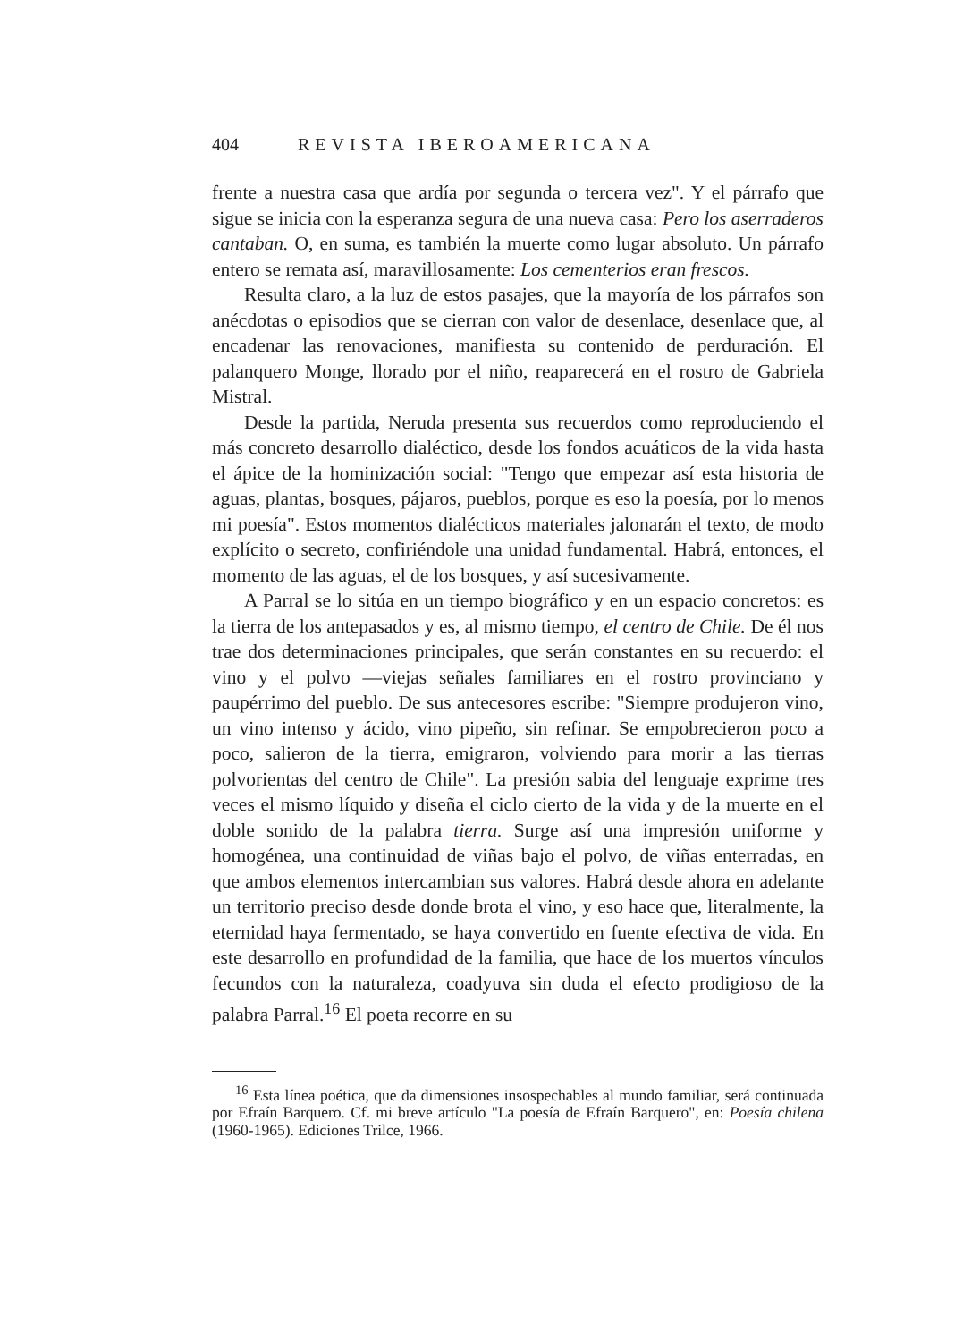404 REVISTA IBEROAMERICANA
frente a nuestra casa que ardía por segunda o tercera vez". Y el párrafo que sigue se inicia con la esperanza segura de una nueva casa: Pero los aserraderos cantaban. O, en suma, es también la muerte como lugar absoluto. Un párrafo entero se remata así, maravillosamente: Los cementerios eran frescos.
Resulta claro, a la luz de estos pasajes, que la mayoría de los párrafos son anécdotas o episodios que se cierran con valor de desenlace, desenlace que, al encadenar las renovaciones, manifiesta su contenido de perduración. El palanquero Monge, llorado por el niño, reaparecerá en el rostro de Gabriela Mistral.
Desde la partida, Neruda presenta sus recuerdos como reproduciendo el más concreto desarrollo dialéctico, desde los fondos acuáticos de la vida hasta el ápice de la hominización social: "Tengo que empezar así esta historia de aguas, plantas, bosques, pájaros, pueblos, porque es eso la poesía, por lo menos mi poesía". Estos momentos dialécticos materiales jalonarán el texto, de modo explícito o secreto, confiriéndole una unidad fundamental. Habrá, entonces, el momento de las aguas, el de los bosques, y así sucesivamente.
A Parral se lo sitúa en un tiempo biográfico y en un espacio concretos: es la tierra de los antepasados y es, al mismo tiempo, el centro de Chile. De él nos trae dos determinaciones principales, que serán constantes en su recuerdo: el vino y el polvo —viejas señales familiares en el rostro provinciano y paupérrimo del pueblo. De sus antecesores escribe: "Siempre produjeron vino, un vino intenso y ácido, vino pipeño, sin refinar. Se empobrecieron poco a poco, salieron de la tierra, emigraron, volviendo para morir a las tierras polvorientas del centro de Chile". La presión sabia del lenguaje exprime tres veces el mismo líquido y diseña el ciclo cierto de la vida y de la muerte en el doble sonido de la palabra tierra. Surge así una impresión uniforme y homogénea, una continuidad de viñas bajo el polvo, de viñas enterradas, en que ambos elementos intercambian sus valores. Habrá desde ahora en adelante un territorio preciso desde donde brota el vino, y eso hace que, literalmente, la eternidad haya fermentado, se haya convertido en fuente efectiva de vida. En este desarrollo en profundidad de la familia, que hace de los muertos vínculos fecundos con la naturaleza, coadyuva sin duda el efecto prodigioso de la palabra Parral.<sup>16</sup> El poeta recorre en su
<sup>16</sup> Esta línea poética, que da dimensiones insospechables al mundo familiar, será continuada por Efraín Barquero. Cf. mi breve artículo "La poesía de Efraín Barquero", en: Poesía chilena (1960-1965). Ediciones Trilce, 1966.